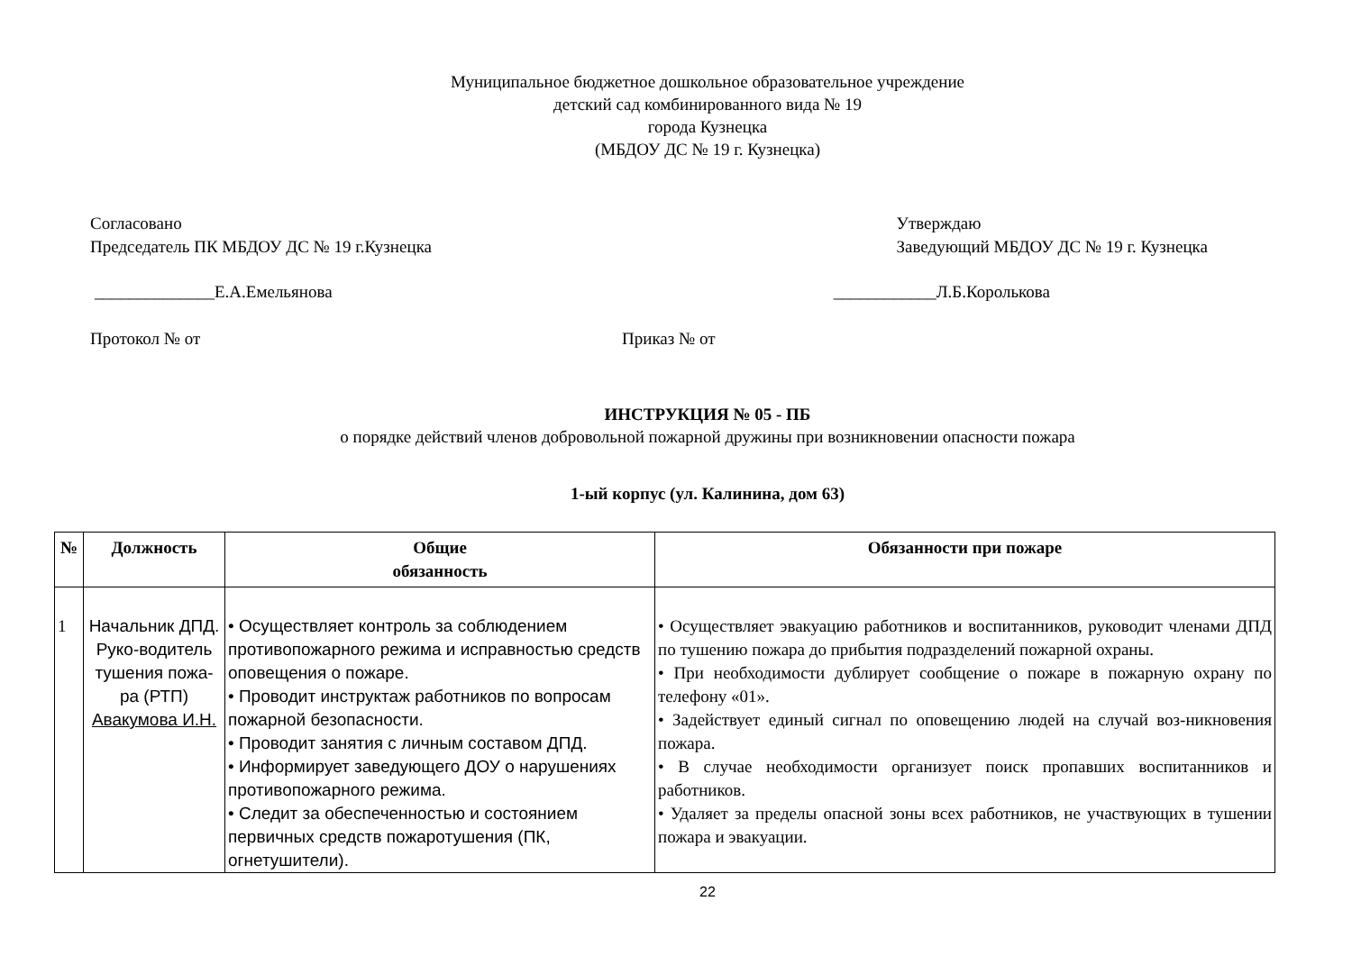Муниципальное бюджетное дошкольное образовательное учреждение
детский сад комбинированного вида № 19
города Кузнецка
(МБДОУ ДС № 19 г. Кузнецка)
Согласовано
Председатель ПК МБДОУ ДС № 19 г.Кузнецка
Утверждаю
Заведующий МБДОУ ДС № 19 г. Кузнецка
______________Е.А.Емельянова ____________Л.Б.Королькова
Протокол № от Приказ № от
ИНСТРУКЦИЯ № 05 - ПБ
о порядке действий членов добровольной пожарной дружины при возникновении опасности пожара
1-ый корпус (ул. Калинина, дом 63)
| № | Должность | Общие обязанность | Обязанности при пожаре |
| --- | --- | --- | --- |
| 1 | Начальник ДПД. Руко-водитель тушения пожа-ра (РТП) Авакумова И.Н. | • Осуществляет контроль за соблюдением противопожарного режима и исправностью средств оповещения о пожаре. • Проводит инструктаж работников по вопросам пожарной безопасности. • Проводит занятия с личным составом ДПД. • Информирует заведующего ДОУ о нарушениях противопожарного режима. • Следит за обеспеченностью и состоянием первичных средств пожаротушения (ПК, огнетушители). | • Осуществляет эвакуацию работников и воспитанников, руководит членами ДПД по тушению пожара до прибытия подразделений пожарной охраны. • При необходимости дублирует сообщение о пожаре в пожарную охрану по телефону «01». • Задействует единый сигнал по оповещению людей на случай воз-никновения пожара. • В случае необходимости организует поиск пропавших воспитанников и работников. • Удаляет за пределы опасной зоны всех работников, не участвующих в тушении пожара и эвакуации. |
22